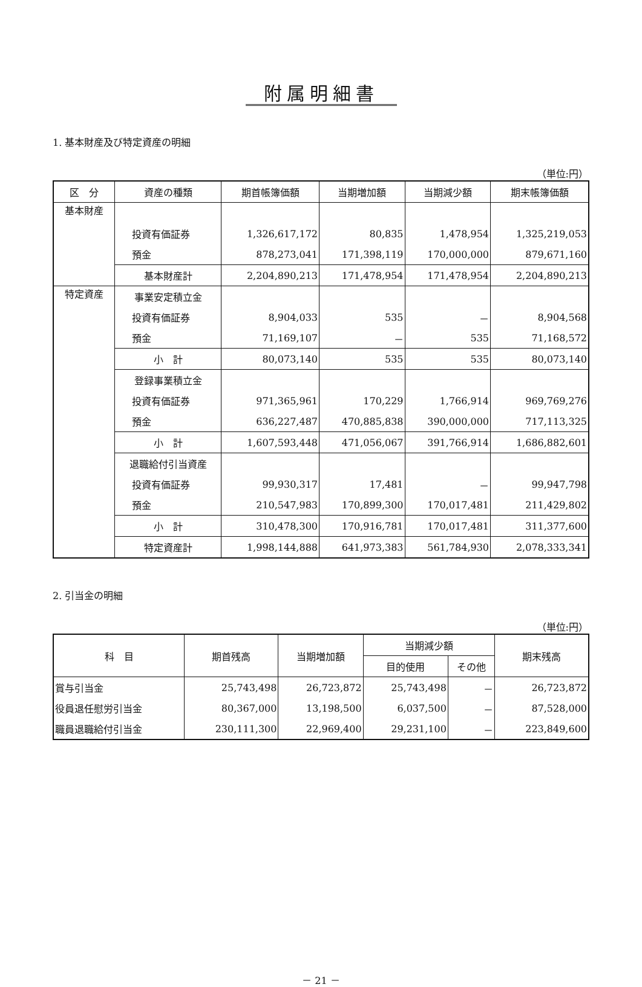附属明細書
1. 基本財産及び特定資産の明細
（単位:円）
| 区 分 | 資産の種類 | 期首帳簿価額 | 当期増加額 | 当期減少額 | 期末帳簿価額 |
| --- | --- | --- | --- | --- | --- |
| 基本財産 | | | | | |
| | 投資有価証券 | 1,326,617,172 | 80,835 | 1,478,954 | 1,325,219,053 |
| | 預金 | 878,273,041 | 171,398,119 | 170,000,000 | 879,671,160 |
| | 基本財産計 | 2,204,890,213 | 171,478,954 | 171,478,954 | 2,204,890,213 |
| 特定資産 | 事業安定積立金 | | | | |
| | 投資有価証券 | 8,904,033 | 535 | － | 8,904,568 |
| | 預金 | 71,169,107 | － | 535 | 71,168,572 |
| | 小 計 | 80,073,140 | 535 | 535 | 80,073,140 |
| | 登録事業積立金 | | | | |
| | 投資有価証券 | 971,365,961 | 170,229 | 1,766,914 | 969,769,276 |
| | 預金 | 636,227,487 | 470,885,838 | 390,000,000 | 717,113,325 |
| | 小 計 | 1,607,593,448 | 471,056,067 | 391,766,914 | 1,686,882,601 |
| | 退職給付引当資産 | | | | |
| | 投資有価証券 | 99,930,317 | 17,481 | － | 99,947,798 |
| | 預金 | 210,547,983 | 170,899,300 | 170,017,481 | 211,429,802 |
| | 小 計 | 310,478,300 | 170,916,781 | 170,017,481 | 311,377,600 |
| | 特定資産計 | 1,998,144,888 | 641,973,383 | 561,784,930 | 2,078,333,341 |
2. 引当金の明細
（単位:円）
| 科 目 | 期首残高 | 当期増加額 | 当期減少額 | | 期末残高 |
| --- | --- | --- | --- | --- | --- |
| | | | 目的使用 | その他 | |
| 賞与引当金 | 25,743,498 | 26,723,872 | 25,743,498 | － | 26,723,872 |
| 役員退任慰労引当金 | 80,367,000 | 13,198,500 | 6,037,500 | － | 87,528,000 |
| 職員退職給付引当金 | 230,111,300 | 22,969,400 | 29,231,100 | － | 223,849,600 |
－ 21 －